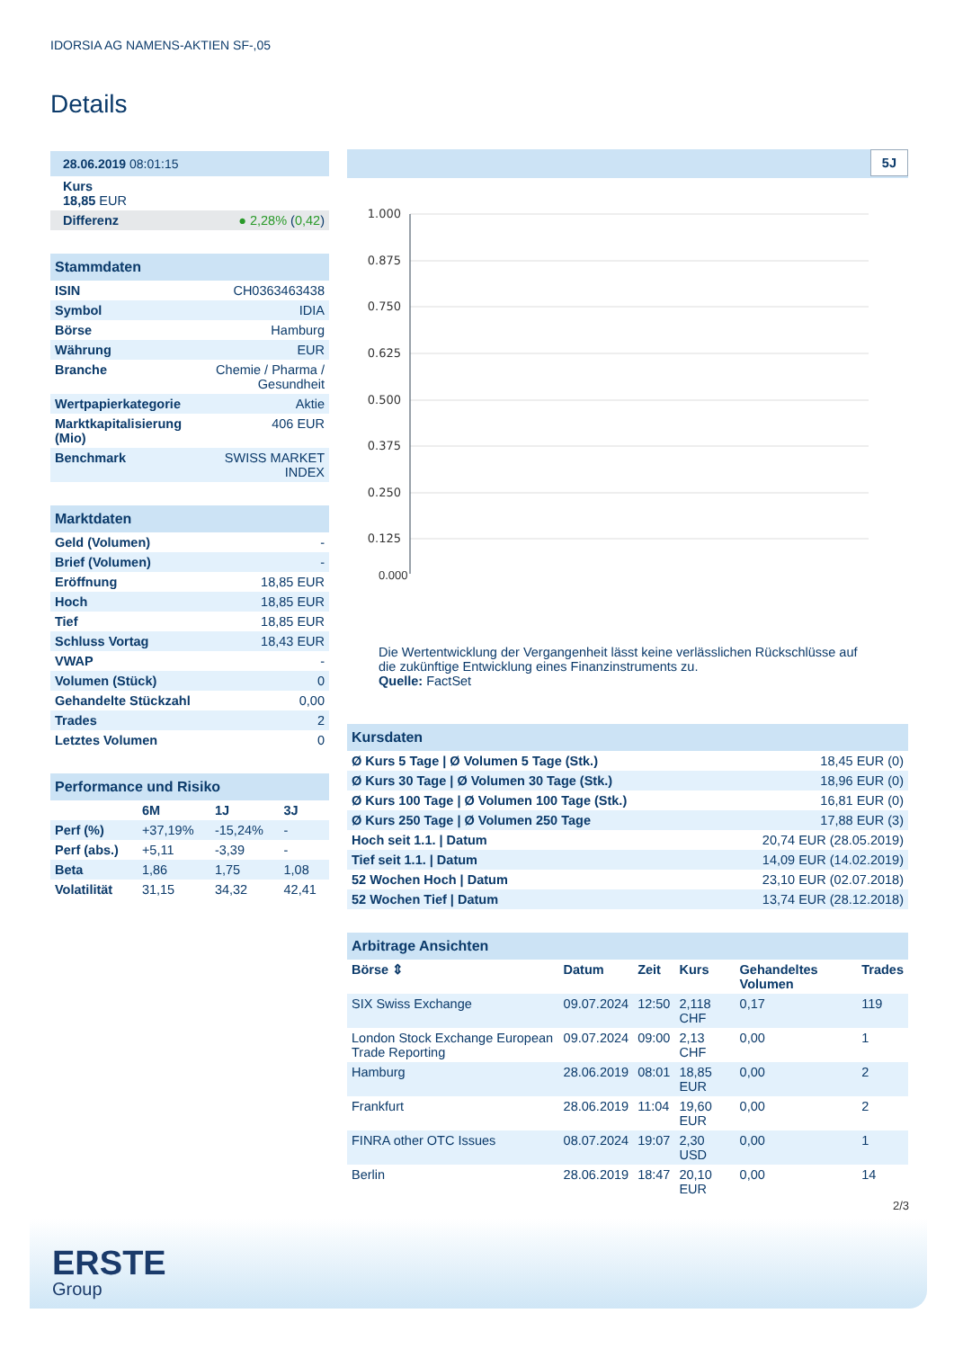IDORSIA AG NAMENS-AKTIEN SF-,05
Details
| 28.06.2019 08:01:15 |
| Kurs 18,85 EUR |
| Differenz ● 2,28% ( 0,42 ) |
| Stammdaten | |
| ISIN | CH0363463438 |
| Symbol | IDIA |
| Börse | Hamburg |
| Währung | EUR |
| Branche | Chemie / Pharma / Gesundheit |
| Wertpapierkategorie | Aktie |
| Marktkapitalisierung (Mio) | 406 EUR |
| Benchmark | SWISS MARKET INDEX |
| Marktdaten | |
| Geld (Volumen) | - |
| Brief (Volumen) | - |
| Eröffnung | 18,85 EUR |
| Hoch | 18,85 EUR |
| Tief | 18,85 EUR |
| Schluss Vortag | 18,43 EUR |
| VWAP | - |
| Volumen (Stück) | 0 |
| Gehandelte Stückzahl | 0,00 |
| Trades | 2 |
| Letztes Volumen | 0 |
| Performance und Risiko | | | |
| | 6M | 1J | 3J |
| Perf (%) | +37,19% | -15,24% | - |
| Perf (abs.) | +5,11 | -3,39 | - |
| Beta | 1,86 | 1,75 | 1,08 |
| Volatilität | 31,15 | 34,32 | 42,41 |
5J
1.000
0.875
0.750
0.625
0.500
0.375
0.250
0.125
0.000
Die Wertentwicklung der Vergangenheit lässt keine verlässlichen Rückschlüsse auf die zukünftige Entwicklung eines Finanzinstruments zu.
Quelle: FactSet
| Kursdaten | |
| Ø Kurs 5 Tage / Ø Volumen 5 Tage (Stk.) | 18,45 EUR (0) |
| Ø Kurs 30 Tage / Ø Volumen 30 Tage (Stk.) | 18,96 EUR (0) |
| Ø Kurs 100 Tage / Ø Volumen 100 Tage (Stk.) | 16,81 EUR (0) |
| Ø Kurs 250 Tage / Ø Volumen 250 Tage | 17,88 EUR (3) |
| Hoch seit 1.1. / Datum | 20,74 EUR (28.05.2019) |
| Tief seit 1.1. / Datum | 14,09 EUR (14.02.2019) |
| 52 Wochen Hoch / Datum | 23,10 EUR (02.07.2018) |
| 52 Wochen Tief / Datum | 13,74 EUR (28.12.2018) |
| Arbitrage Ansichten | | | | | |
| Börse ⇕ | Datum | Zeit | Kurs | Gehandeltes Volumen | Trades |
| SIX Swiss Exchange | 09.07.2024 | 12:50 | 2,118 CHF | 0,17 | 119 |
| London Stock Exchange European Trade Reporting | 09.07.2024 | 09:00 | 2,13 CHF | 0,00 | 1 |
| Hamburg | 28.06.2019 | 08:01 | 18,85 EUR | 0,00 | 2 |
| Frankfurt | 28.06.2019 | 11:04 | 19,60 EUR | 0,00 | 2 |
| FINRA other OTC Issues | 08.07.2024 | 19:07 | 2,30 USD | 0,00 | 1 |
| Berlin | 28.06.2019 | 18:47 | 20,10 EUR | 0,00 | 14 |
2/3
ERSTE
Group